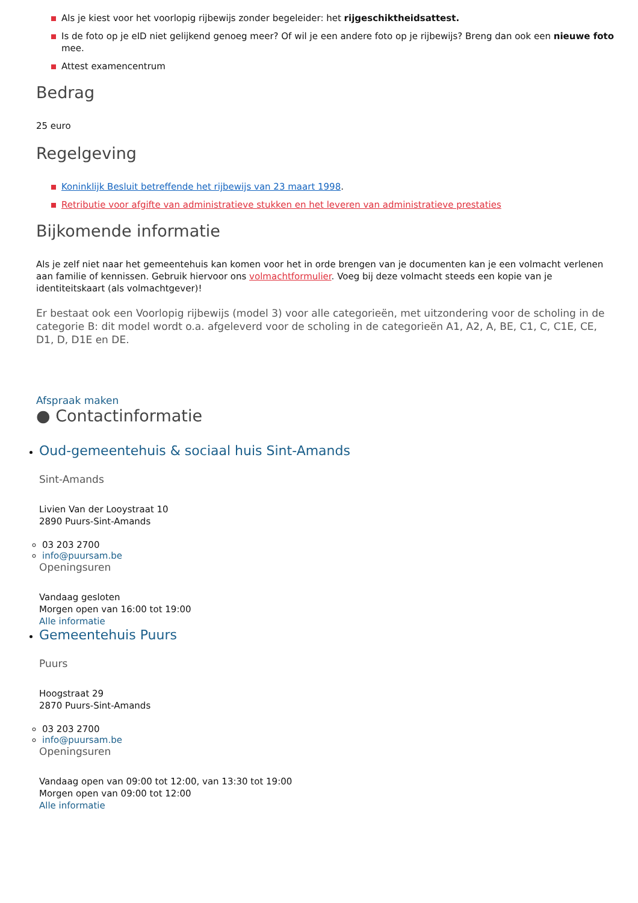Als je kiest voor het voorlopig rijbewijs zonder begeleider: het rijgeschiktheidsattest.
Is de foto op je eID niet gelijkend genoeg meer? Of wil je een andere foto op je rijbewijs? Breng dan ook een nieuwe foto mee.
Attest examencentrum
Bedrag
25 euro
Regelgeving
Koninklijk Besluit betreffende het rijbewijs van 23 maart 1998.
Retributie voor afgifte van administratieve stukken en het leveren van administratieve prestaties
Bijkomende informatie
Als je zelf niet naar het gemeentehuis kan komen voor het in orde brengen van je documenten kan je een volmacht verlenen aan familie of kennissen. Gebruik hiervoor ons volmachtformulier. Voeg bij deze volmacht steeds een kopie van je identiteitskaart (als volmachtgever)!
Er bestaat ook een Voorlopig rijbewijs (model 3) voor alle categorieën, met uitzondering voor de scholing in de categorie B: dit model wordt o.a. afgeleverd voor de scholing in de categorieën A1, A2, A, BE, C1, C, C1E, CE, D1, D, D1E en DE.
Afspraak maken
● Contactinformatie
Oud-gemeentehuis & sociaal huis Sint-Amands
Sint-Amands
Livien Van der Looystraat 10
2890 Puurs-Sint-Amands
03 203 2700
info@puursam.be
Openingsuren
Vandaag gesloten
Morgen open van 16:00 tot 19:00
Alle informatie
Gemeentehuis Puurs
Puurs
Hoogstraat 29
2870 Puurs-Sint-Amands
03 203 2700
info@puursam.be
Openingsuren
Vandaag open van 09:00 tot 12:00, van 13:30 tot 19:00
Morgen open van 09:00 tot 12:00
Alle informatie